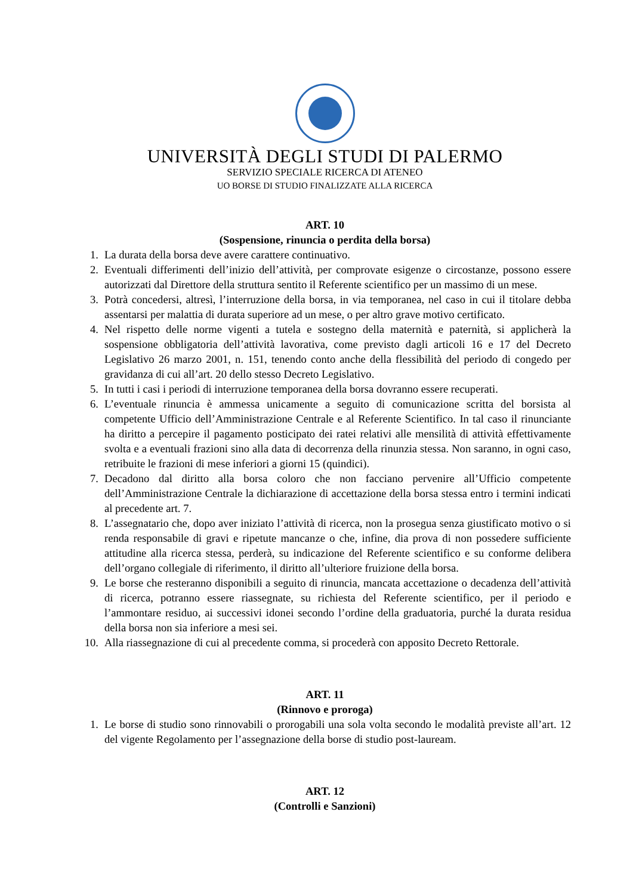UNIVERSITÀ DEGLI STUDI DI PALERMO
SERVIZIO SPECIALE RICERCA DI ATENEO
UO BORSE DI STUDIO FINALIZZATE ALLA RICERCA
ART. 10
(Sospensione, rinuncia o perdita della borsa)
1. La durata della borsa deve avere carattere continuativo.
2. Eventuali differimenti dell’inizio dell’attività, per comprovate esigenze o circostanze, possono essere autorizzati dal Direttore della struttura sentito il Referente scientifico per un massimo di un mese.
3. Potrà concedersi, altresì, l’interruzione della borsa, in via temporanea, nel caso in cui il titolare debba assentarsi per malattia di durata superiore ad un mese, o per altro grave motivo certificato.
4. Nel rispetto delle norme vigenti a tutela e sostegno della maternità e paternità, si applicherà la sospensione obbligatoria dell’attività lavorativa, come previsto dagli articoli 16 e 17 del Decreto Legislativo 26 marzo 2001, n. 151, tenendo conto anche della flessibilità del periodo di congedo per gravidanza di cui all’art. 20 dello stesso Decreto Legislativo.
5. In tutti i casi i periodi di interruzione temporanea della borsa dovranno essere recuperati.
6. L’eventuale rinuncia è ammessa unicamente a seguito di comunicazione scritta del borsista al competente Ufficio dell’Amministrazione Centrale e al Referente Scientifico. In tal caso il rinunciante ha diritto a percepire il pagamento posticipato dei ratei relativi alle mensilità di attività effettivamente svolta e a eventuali frazioni sino alla data di decorrenza della rinunzia stessa. Non saranno, in ogni caso, retribuite le frazioni di mese inferiori a giorni 15 (quindici).
7. Decadono dal diritto alla borsa coloro che non facciano pervenire all’Ufficio competente dell’Amministrazione Centrale la dichiarazione di accettazione della borsa stessa entro i termini indicati al precedente art. 7.
8. L’assegnatario che, dopo aver iniziato l’attività di ricerca, non la prosegua senza giustificato motivo o si renda responsabile di gravi e ripetute mancanze o che, infine, dia prova di non possedere sufficiente attitudine alla ricerca stessa, perderà, su indicazione del Referente scientifico e su conforme delibera dell’organo collegiale di riferimento, il diritto all’ulteriore fruizione della borsa.
9. Le borse che resteranno disponibili a seguito di rinuncia, mancata accettazione o decadenza dell’attività di ricerca, potranno essere riassegnate, su richiesta del Referente scientifico, per il periodo e l’ammontare residuo, ai successivi idonei secondo l’ordine della graduatoria, purché la durata residua della borsa non sia inferiore a mesi sei.
10. Alla riassegnazione di cui al precedente comma, si procederà con apposito Decreto Rettorale.
ART. 11
(Rinnovo e proroga)
1. Le borse di studio sono rinnovabili o prorogabili una sola volta secondo le modalità previste all’art. 12 del vigente Regolamento per l’assegnazione della borse di studio post-lauream.
ART. 12
(Controlli e Sanzioni)